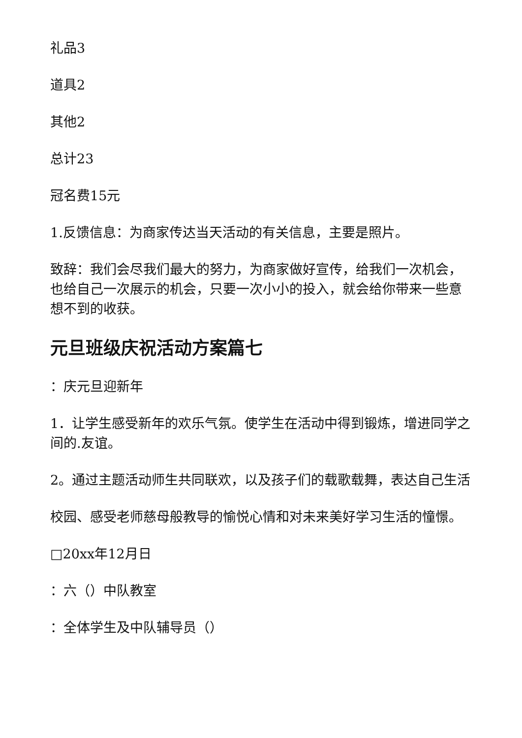礼品3
道具2
其他2
总计23
冠名费15元
1.反馈信息：为商家传达当天活动的有关信息，主要是照片。
致辞：我们会尽我们最大的努力，为商家做好宣传，给我们一次机会，也给自己一次展示的机会，只要一次小小的投入，就会给你带来一些意想不到的收获。
元旦班级庆祝活动方案篇七
：庆元旦迎新年
1．让学生感受新年的欢乐气氛。使学生在活动中得到锻炼，增进同学之间的.友谊。
2。通过主题活动师生共同联欢，以及孩子们的载歌载舞，表达自己生活
校园、感受老师慈母般教导的愉悦心情和对未来美好学习生活的憧憬。
□20xx年12月日
：六（）中队教室
：全体学生及中队辅导员（）